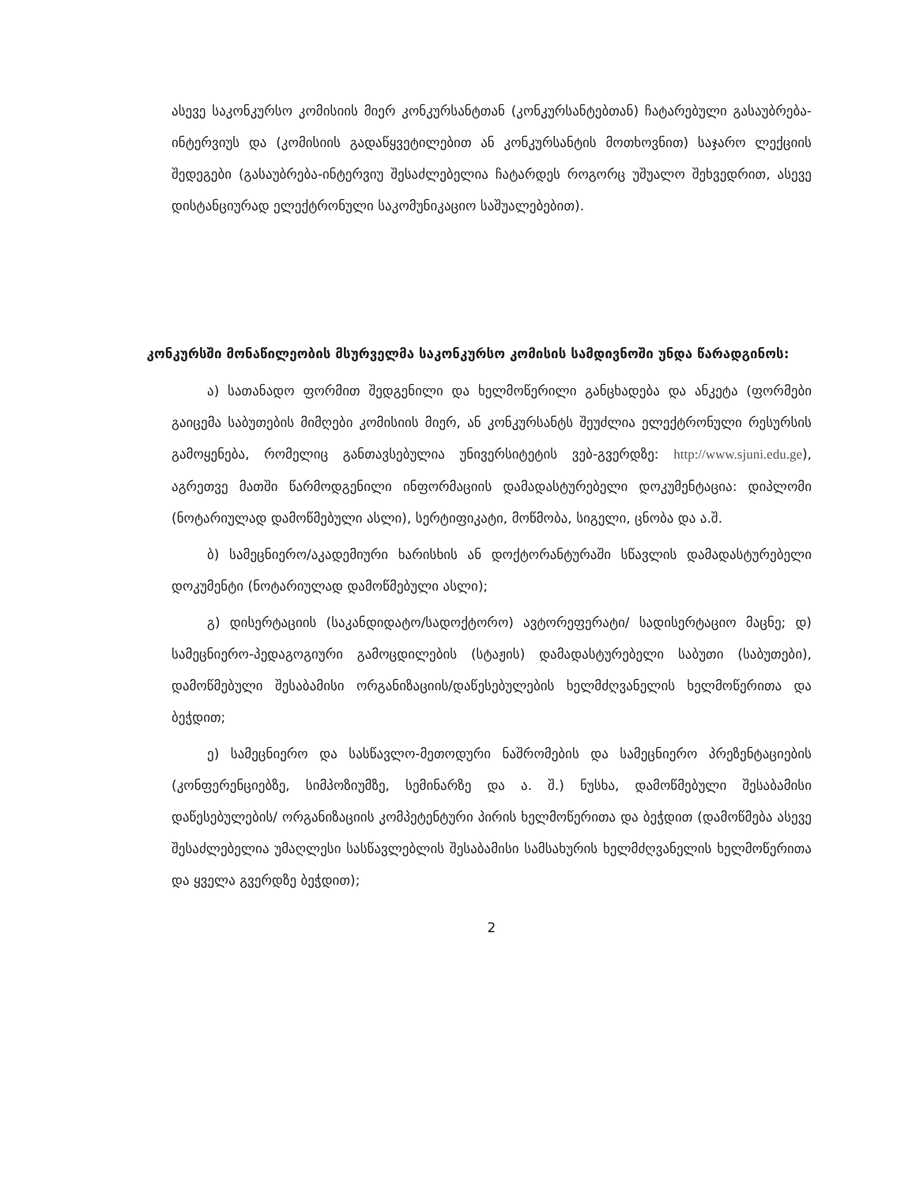ასევე საკონკურსო კომისიის მიერ კონკურსანტთან (კონკურსანტებთან) ჩატარებული გასაუბრება-ინტერვიუს და (კომისიის გადაწყვეტილებით ან კონკურსანტის მოთხოვნით) საჯარო ლექციის შედეგები (გასაუბრება-ინტერვიუ შესაძლებელია ჩატარდეს როგორც უშუალო შეხვედრით, ასევე დისტანციურად ელექტრონული საკომუნიკაციო საშუალებებით).
კონკურსში მონაწილეობის მსურველმა საკონკურსო კომისის სამდივნოში უნდა წარადგინოს:
ა) სათანადო ფორმით შედგენილი და ხელმოწერილი განცხადება და ანკეტა (ფორმები გაიცემა საბუთების მიმღები კომისიის მიერ, ან კონკურსანტს შეუძლია ელექტრონული რესურსის გამოყენება, რომელიც განთავსებულია უნივერსიტეტის ვებ-გვერდზე: http://www.sjuni.edu.ge), აგრეთვე მათში წარმოდგენილი ინფორმაციის დამადასტურებელი დოკუმენტაცია: დიპლომი (ნოტარიულად დამოწმებული ასლი), სერტიფიკატი, მოწმობა, სიგელი, ცნობა და ა.შ.
ბ) სამეცნიერო/აკადემიური ხარისხის ან დოქტორანტურაში სწავლის დამადასტურებელი დოკუმენტი (ნოტარიულად დამოწმებული ასლი);
გ) დისერტაციის (საკანდიდატო/სადოქტორო) ავტორეფერატი/ სადისერტაციო მაცნე; დ) სამეცნიერო-პედაგოგიური გამოცდილების (სტაჟის) დამადასტურებელი საბუთი (საბუთები), დამოწმებული შესაბამისი ორგანიზაციის/დაწესებულების ხელმძღვანელის ხელმოწერითა და ბეჭდით;
ე) სამეცნიერო და სასწავლო-მეთოდური ნაშრომების და სამეცნიერო პრეზენტაციების (კონფერენციებზე, სიმპოზიუმზე, სემინარზე და ა. შ.) ნუსხა, დამოწმებული შესაბამისი დაწესებულების/ ორგანიზაციის კომპეტენტური პირის ხელმოწერითა და ბეჭდით (დამოწმება ასევე შესაძლებელია უმაღლესი სასწავლებლის შესაბამისი სამსახურის ხელმძღვანელის ხელმოწერითა და ყველა გვერდზე ბეჭდით);
2